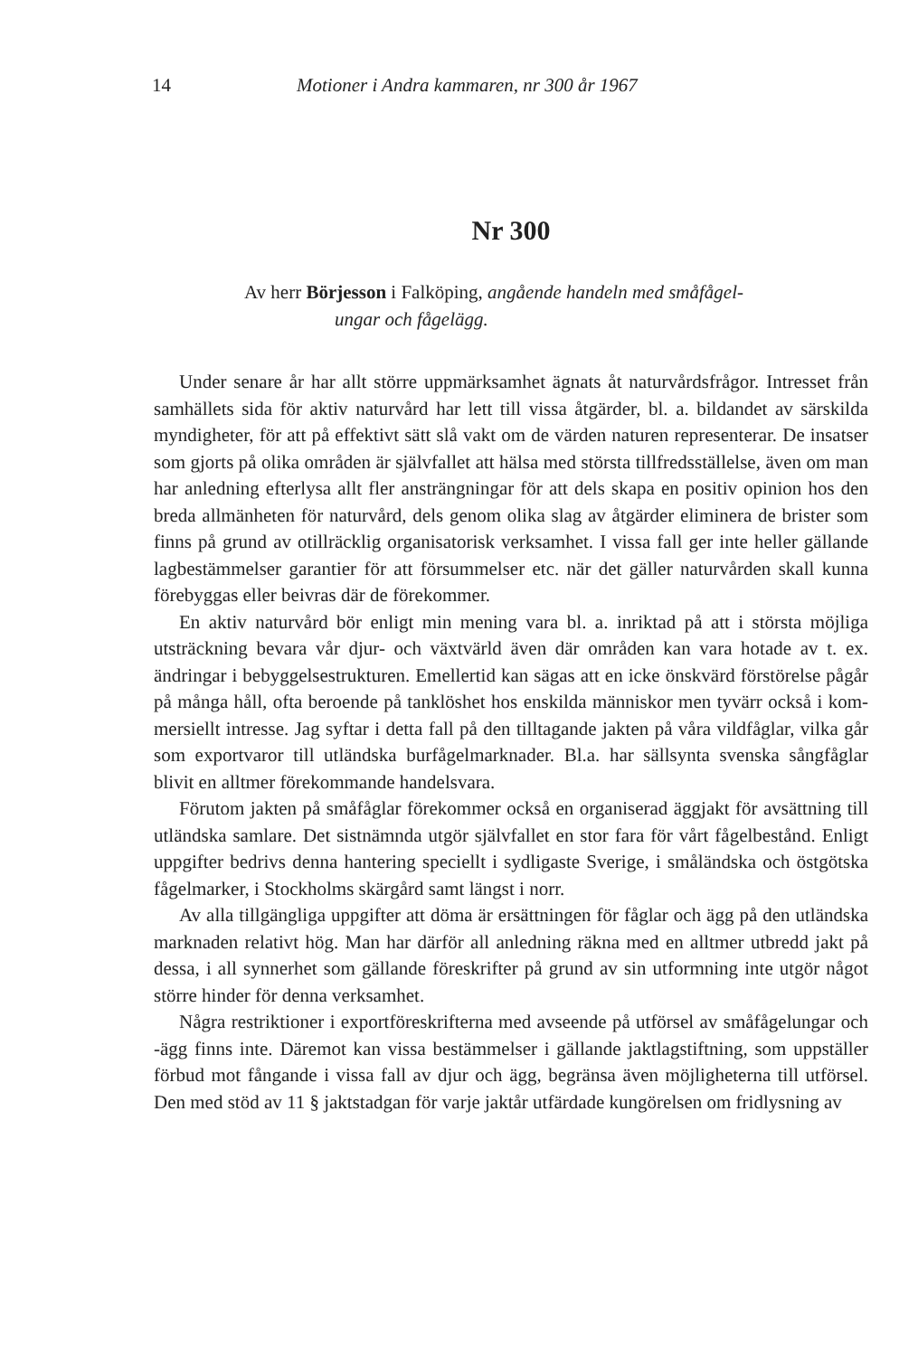14 Motioner i Andra kammaren, nr 300 år 1967
Nr 300
Av herr Börjesson i Falköping, angående handeln med småfågel-
ungar och fågelägg.
Under senare år har allt större uppmärksamhet ägnats åt naturvårds­frågor. Intresset från samhällets sida för aktiv naturvård har lett till vissa åtgärder, bl. a. bildandet av särskilda myndigheter, för att på effektivt sätt slå vakt om de värden naturen representerar. De insatser som gjorts på olika områden är självfallet att hälsa med största tillfredsställelse, även om man har anledning efterlysa allt fler ansträngningar för att dels skapa en positiv opinion hos den breda allmänheten för naturvård, dels genom olika slag av åtgärder eliminera de brister som finns på grund av otillräcklig organisa­torisk verksamhet. I vissa fall ger inte heller gällande lagbestämmelser garantier för att försummelser etc. när det gäller naturvården skall kunna förebyggas eller beivras där de förekommer.
En aktiv naturvård bör enligt min mening vara bl. a. inriktad på att i största möjliga utsträckning bevara vår djur- och växtvärld även där om­råden kan vara hotade av t. ex. ändringar i bebyggelsestrukturen. Emeller­tid kan sägas att en icke önskvärd förstörelse pågår på många håll, ofta beroende på tanklöshet hos enskilda människor men tyvärr också i kom­mersiellt intresse. Jag syftar i detta fall på den tilltagande jakten på våra vildfåglar, vilka går som exportvaror till utländska burfågelmarknader. Bl.a. har sällsynta svenska sångfåglar blivit en alltmer förekommande handelsvara.
Förutom jakten på småfåglar förekommer också en organiserad äggjakt för avsättning till utländska samlare. Det sistnämnda utgör självfallet en stor fara för vårt fågelbestånd. Enligt uppgifter bedrivs denna hantering speciellt i sydligaste Sverige, i småländska och östgötska fågelmarker, i Stockholms skärgård samt längst i norr.
Av alla tillgängliga uppgifter att döma är ersättningen för fåglar och ägg på den utländska marknaden relativt hög. Man har därför all anledning räkna med en alltmer utbredd jakt på dessa, i all synnerhet som gällande föreskrifter på grund av sin utformning inte utgör något större hinder för denna verksamhet.
Några restriktioner i exportföreskrifterna med avseende på utförsel av småfågelungar och -ägg finns inte. Däremot kan vissa bestämmelser i gäl­lande jaktlagstiftning, som uppställer förbud mot fångande i vissa fall av djur och ägg, begränsa även möjligheterna till utförsel. Den med stöd av 11 § jaktstadgan för varje jaktår utfärdade kungörelsen om fridlysning av